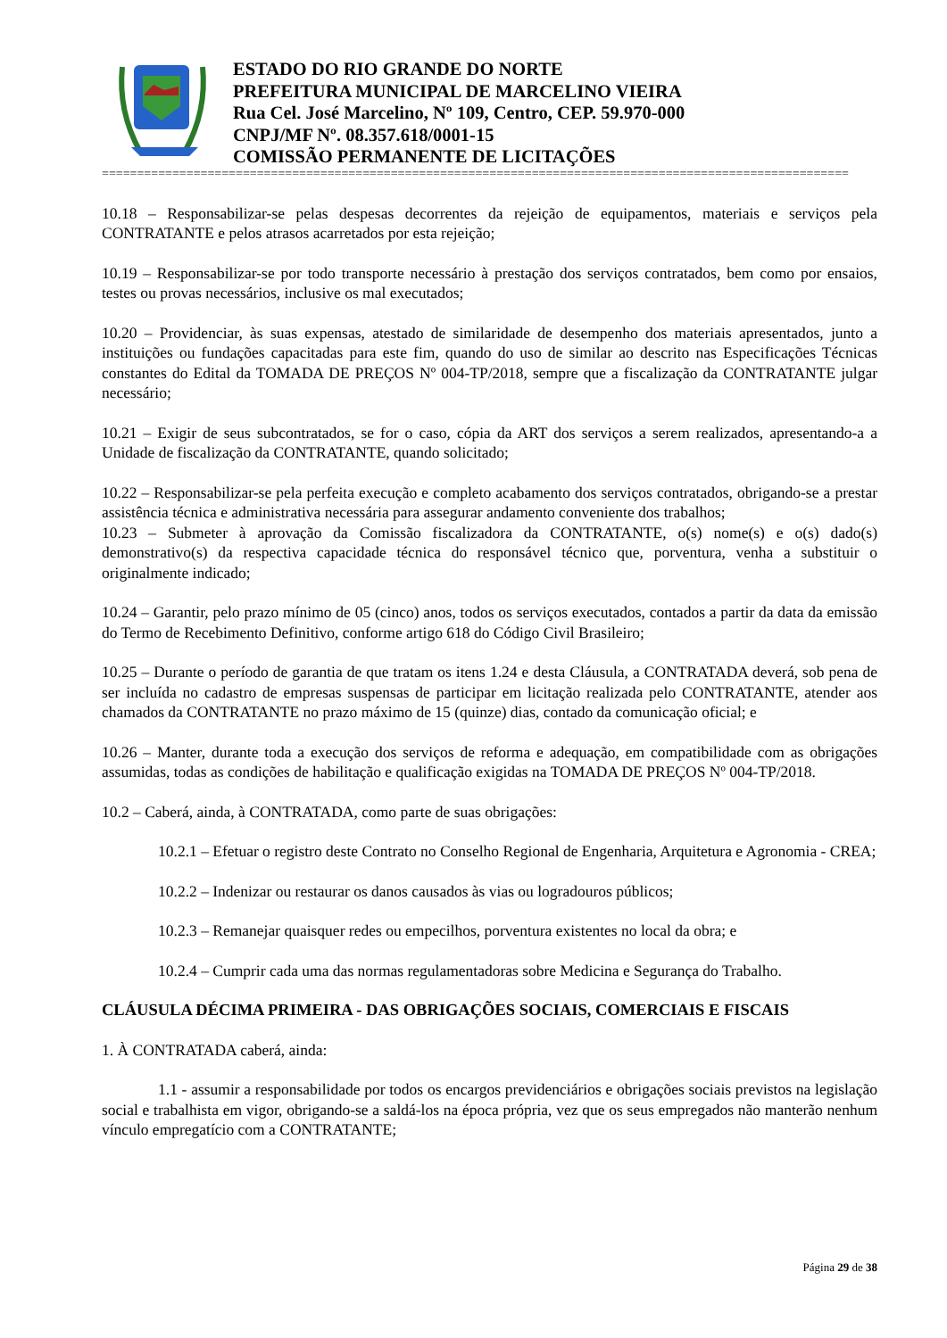ESTADO DO RIO GRANDE DO NORTE
PREFEITURA MUNICIPAL DE MARCELINO VIEIRA
Rua Cel. José Marcelino, Nº 109, Centro, CEP. 59.970-000
CNPJ/MF Nº. 08.357.618/0001-15
COMISSÃO PERMANENTE DE LICITAÇÕES
==========================================================================================================
10.18 – Responsabilizar-se pelas despesas decorrentes da rejeição de equipamentos, materiais e serviços pela CONTRATANTE e pelos atrasos acarretados por esta rejeição;
10.19 – Responsabilizar-se por todo transporte necessário à prestação dos serviços contratados, bem como por ensaios, testes ou provas necessários, inclusive os mal executados;
10.20 – Providenciar, às suas expensas, atestado de similaridade de desempenho dos materiais apresentados, junto a instituições ou fundações capacitadas para este fim, quando do uso de similar ao descrito nas Especificações Técnicas constantes do Edital da TOMADA DE PREÇOS Nº 004-TP/2018, sempre que a fiscalização da CONTRATANTE julgar necessário;
10.21 – Exigir de seus subcontratados, se for o caso, cópia da ART dos serviços a serem realizados, apresentando-a a Unidade de fiscalização da CONTRATANTE, quando solicitado;
10.22 – Responsabilizar-se pela perfeita execução e completo acabamento dos serviços contratados, obrigando-se a prestar assistência técnica e administrativa necessária para assegurar andamento conveniente dos trabalhos;
10.23 – Submeter à aprovação da Comissão fiscalizadora da CONTRATANTE, o(s) nome(s) e o(s) dado(s) demonstrativo(s) da respectiva capacidade técnica do responsável técnico que, porventura, venha a substituir o originalmente indicado;
10.24 – Garantir, pelo prazo mínimo de 05 (cinco) anos, todos os serviços executados, contados a partir da data da emissão do Termo de Recebimento Definitivo, conforme artigo 618 do Código Civil Brasileiro;
10.25 – Durante o período de garantia de que tratam os itens 1.24 e desta Cláusula, a CONTRATADA deverá, sob pena de ser incluída no cadastro de empresas suspensas de participar em licitação realizada pelo CONTRATANTE, atender aos chamados da CONTRATANTE no prazo máximo de 15 (quinze) dias, contado da comunicação oficial; e
10.26 – Manter, durante toda a execução dos serviços de reforma e adequação, em compatibilidade com as obrigações assumidas, todas as condições de habilitação e qualificação exigidas na TOMADA DE PREÇOS Nº 004-TP/2018.
10.2 – Caberá, ainda, à CONTRATADA, como parte de suas obrigações:
10.2.1 – Efetuar o registro deste Contrato no Conselho Regional de Engenharia, Arquitetura e Agronomia - CREA;
10.2.2 – Indenizar ou restaurar os danos causados às vias ou logradouros públicos;
10.2.3 – Remanejar quaisquer redes ou empecilhos, porventura existentes no local da obra; e
10.2.4 – Cumprir cada uma das normas regulamentadoras sobre Medicina e Segurança do Trabalho.
CLÁUSULA DÉCIMA PRIMEIRA - DAS OBRIGAÇÕES SOCIAIS, COMERCIAIS E FISCAIS
1. À CONTRATADA caberá, ainda:
1.1 - assumir a responsabilidade por todos os encargos previdenciários e obrigações sociais previstos na legislação social e trabalhista em vigor, obrigando-se a saldá-los na época própria, vez que os seus empregados não manterão nenhum vínculo empregatício com a CONTRATANTE;
Página 29 de 38